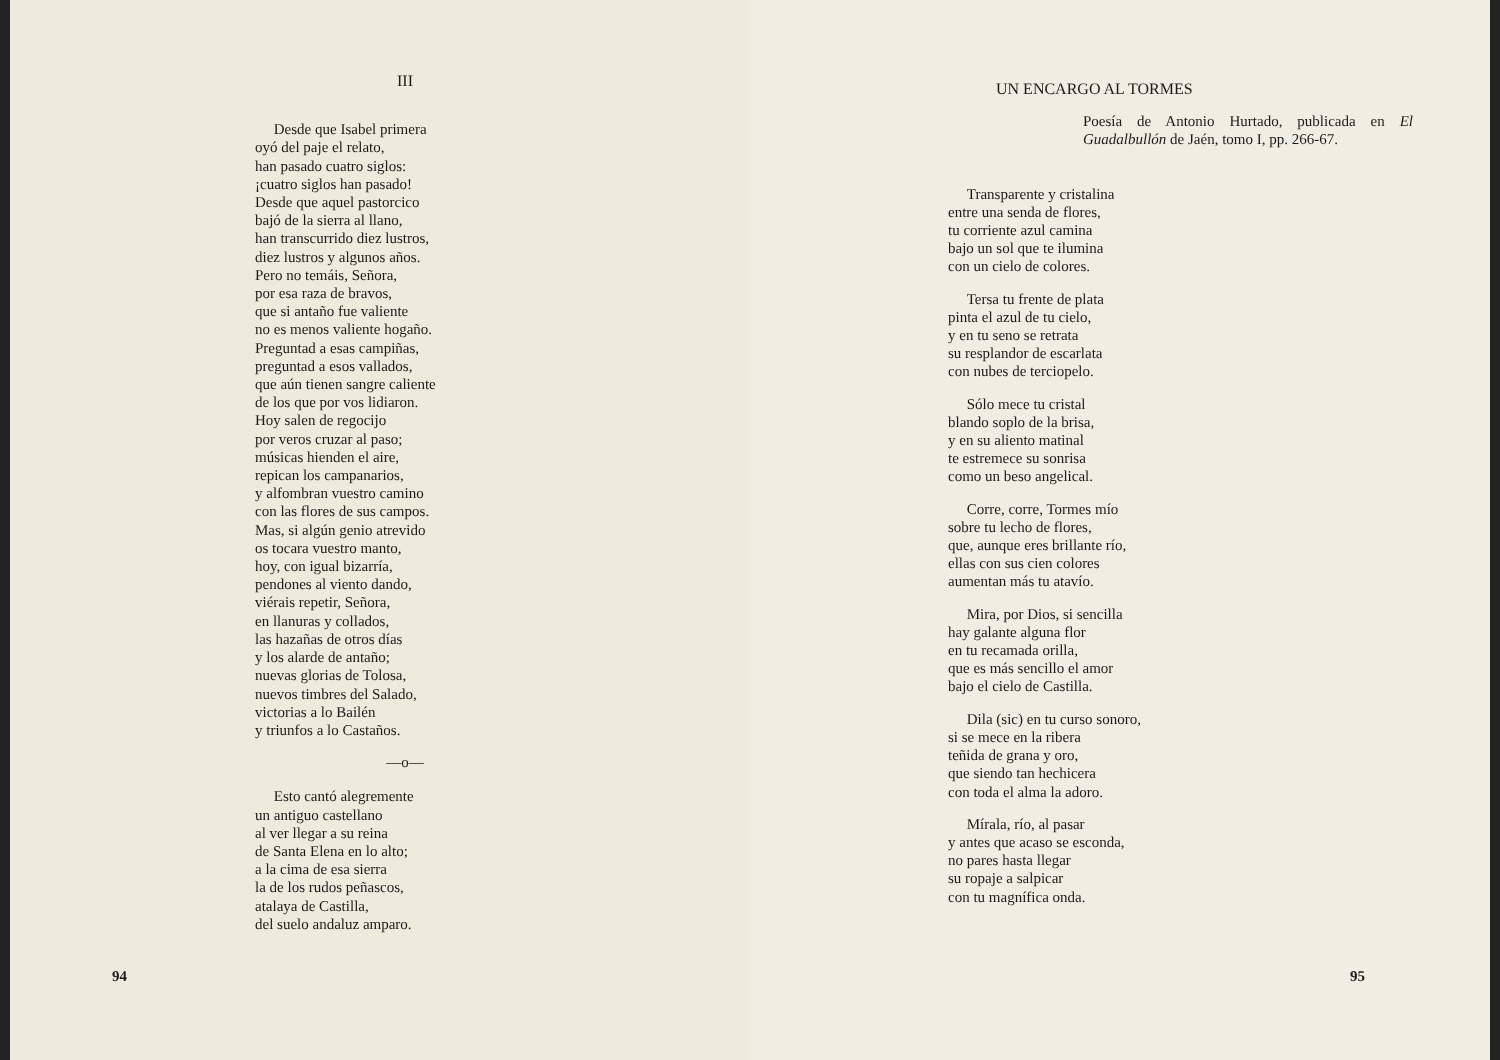III
Desde que Isabel primera
oyó del paje el relato,
han pasado cuatro siglos:
¡cuatro siglos han pasado!
Desde que aquel pastorcico
bajó de la sierra al llano,
han transcurrido diez lustros,
diez lustros y algunos años.
Pero no temáis, Señora,
por esa raza de bravos,
que si antaño fue valiente
no es menos valiente hogaño.
Preguntad a esas campiñas,
preguntad a esos vallados,
que aún tienen sangre caliente
de los que por vos lidiaron.
Hoy salen de regocijo
por veros cruzar al paso;
músicas hienden el aire,
repican los campanarios,
y alfombran vuestro camino
con las flores de sus campos.
Mas, si algún genio atrevido
os tocara vuestro manto,
hoy, con igual bizarría,
pendones al viento dando,
viérais repetir, Señora,
en llanuras y collados,
las hazañas de otros días
y los alarde de antaño;
nuevas glorias de Tolosa,
nuevos timbres del Salado,
victorias a lo Bailén
y triunfos a lo Castaños.
—o—
Esto cantó alegremente
un antiguo castellano
al ver llegar a su reina
de Santa Elena en lo alto;
a la cima de esa sierra
la de los rudos peñascos,
atalaya de Castilla,
del suelo andaluz amparo.
94
UN ENCARGO AL TORMES
Poesía de Antonio Hurtado, publicada en El Guadalbullón de Jaén, tomo I, pp. 266-67.
Transparente y cristalina
entre una senda de flores,
tu corriente azul camina
bajo un sol que te ilumina
con un cielo de colores.
Tersa tu frente de plata
pinta el azul de tu cielo,
y en tu seno se retrata
su resplandor de escarlata
con nubes de terciopelo.
Sólo mece tu cristal
blando soplo de la brisa,
y en su aliento matinal
te estremece su sonrisa
como un beso angelical.
Corre, corre, Tormes mío
sobre tu lecho de flores,
que, aunque eres brillante río,
ellas con sus cien colores
aumentan más tu atavío.
Mira, por Dios, si sencilla
hay galante alguna flor
en tu recamada orilla,
que es más sencillo el amor
bajo el cielo de Castilla.
Dila (sic) en tu curso sonoro,
si se mece en la ribera
teñida de grana y oro,
que siendo tan hechicera
con toda el alma la adoro.
Mírala, río, al pasar
y antes que acaso se esconda,
no pares hasta llegar
su ropaje a salpicar
con tu magnífica onda.
95